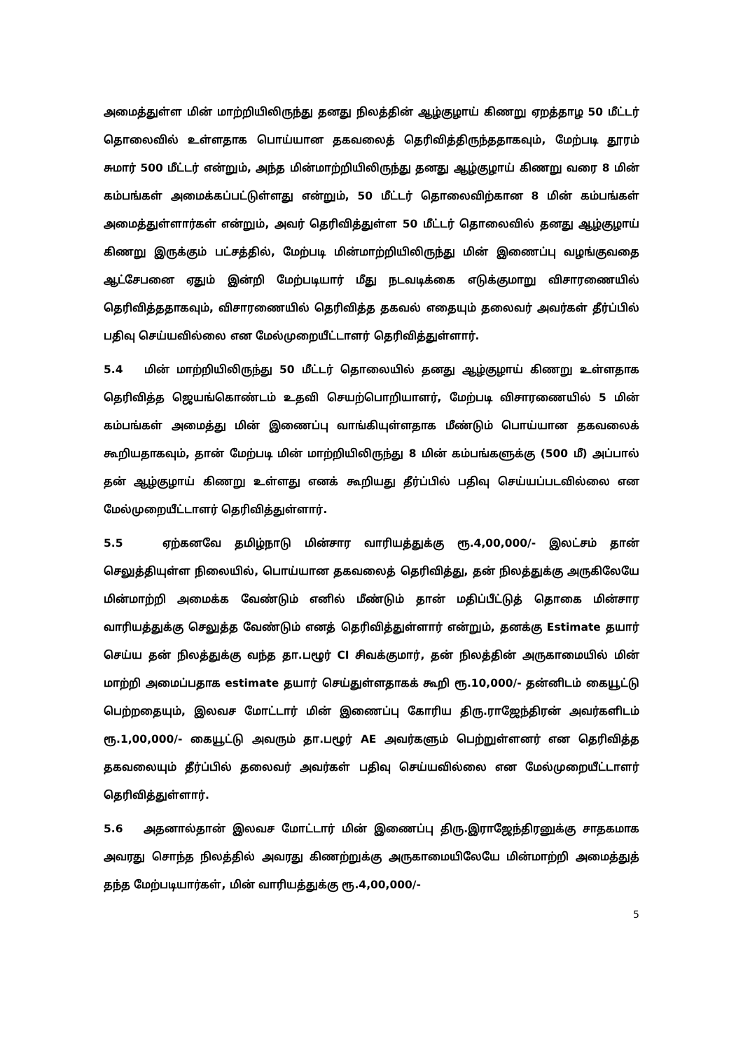அமைத்துள்ள மின் மாற்றியிலிருந்து தனது நிலத்தின் ஆழ்குழாய் கிணறு ஏறத்தாழ 50 மீட்டர் தொலைவில் உள்ளதாக பொய்யான தகவலைத் தெரிவித்திருந்ததாகவும், மேற்படி தூரம் சுமார் 500 மீட்டர் என்றும், அந்த மின்மாற்றியிலிருந்து தனது ஆழ்குழாய் கிணறு வரை 8 மின் கம்பங்கள் அமைக்கப்பட்டுள்ளது என்றும், 50 மீட்டர் தொலைவிற்கான 8 மின் கம்பங்கள் அமைத்துள்ளார்கள் என்றும், அவர் தெரிவித்துள்ள 50 மீட்டர் தொலைவில் தனது ஆழ்குழாய் கிணறு இருக்கும் பட்சத்தில், மேற்படி மின்மாற்றியிலிருந்து மின் இணைப்பு வழங்குவதை ஆட்சேபனை ஏதும் இன்றி மேற்படியார் மீது நடவடிக்கை எடுக்குமாறு விசாரணையில் தெரிவித்ததாகவும், விசாரணையில் தெரிவித்த தகவல் எதையும் தலைவர் அவர்கள் தீர்ப்பில் பதிவு செய்யவில்லை என மேல்முறையீட்டாளர் தெரிவித்துள்ளார்.
5.4 மின் மாற்றியிலிருந்து 50 மீட்டர் தொலையில் தனது ஆழ்குழாய் கிணறு உள்ளதாக தெரிவித்த ஜெயங்கொண்டம் உதவி செயற்பொறியாளர், மேற்படி விசாரணையில் 5 மின் கம்பங்கள் அமைத்து மின் இணைப்பு வாங்கியுள்ளதாக மீண்டும் பொய்யான தகவலைக் கூறியதாகவும், தான் மேற்படி மின் மாற்றியிலிருந்து 8 மின் கம்பங்களுக்கு (500 மீ) அப்பால் தன் ஆழ்குழாய் கிணறு உள்ளது எனக் கூறியது தீர்ப்பில் பதிவு செய்யப்படவில்லை என மேல்முறையீட்டாளர் தெரிவித்துள்ளார்.
5.5 ஏற்கனவே தமிழ்நாடு மின்சார வாரியத்துக்கு ரூ.4,00,000/- இலட்சம் தான் செலுத்தியுள்ள நிலையில், பொய்யான தகவலைத் தெரிவித்து, தன் நிலத்துக்கு அருகிலேயே மின்மாற்றி அமைக்க வேண்டும் எனில் மீண்டும் தான் மதிப்பீட்டுத் தொகை மின்சார வாரியத்துக்கு செலுத்த வேண்டும் எனத் தெரிவித்துள்ளார் என்றும், தனக்கு Estimate தயார் செய்ய தன் நிலத்துக்கு வந்த தா.பழூர் CI சிவக்குமார், தன் நிலத்தின் அருகாமையில் மின் மாற்றி அமைப்பதாக estimate தயார் செய்துள்ளதாகக் கூறி ரூ.10,000/- தன்னிடம் கையூட்டு பெற்றதையும், இலவச மோட்டார் மின் இணைப்பு கோரிய திரு.ராஜேந்திரன் அவர்களிடம் ரூ.1,00,000/- கையூட்டு அவரும் தா.பழூர் AE அவர்களும் பெற்றுள்ளனர் என தெரிவித்த தகவலையும் தீர்ப்பில் தலைவர் அவர்கள் பதிவு செய்யவில்லை என மேல்முறையீட்டாளர் தெரிவித்துள்ளார்.
5.6 அதனால்தான் இலவச மோட்டார் மின் இணைப்பு திரு.இராஜேந்திரனுக்கு சாதகமாக அவரது சொந்த நிலத்தில் அவரது கிணற்றுக்கு அருகாமையிலேயே மின்மாற்றி அமைத்துத் தந்த மேற்படியார்கள், மின் வாரியத்துக்கு ரூ.4,00,000/-
5